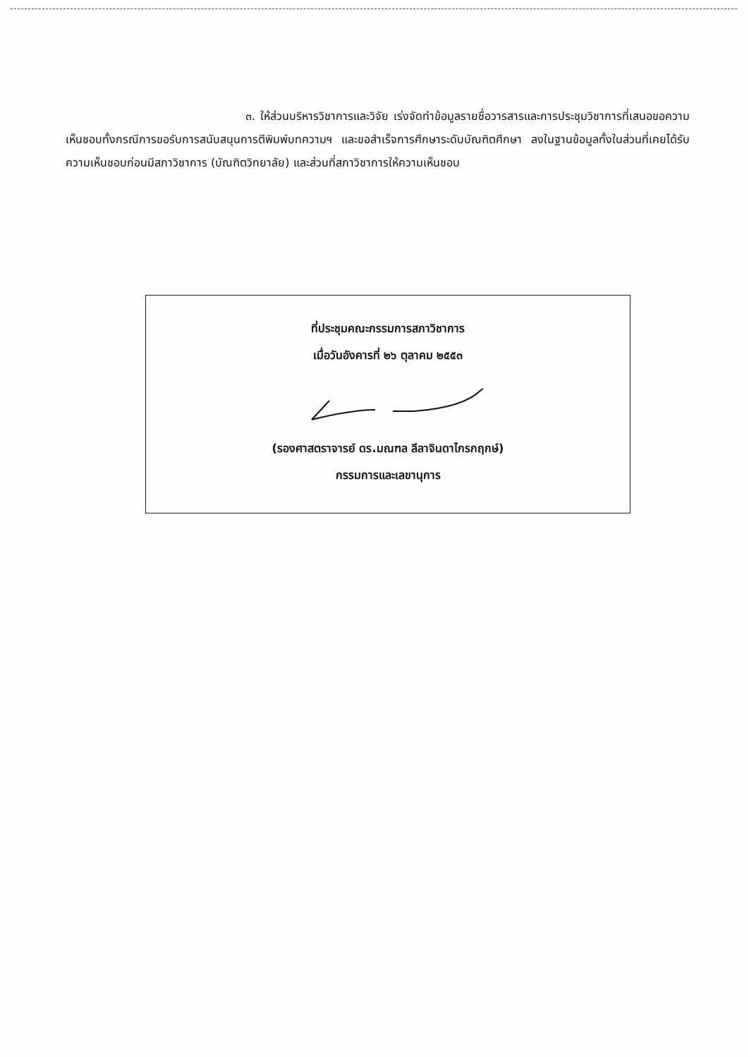๓. ให้ส่วนบริหารวิชาการและวิจัย เร่งจัดทำข้อมูลรายชื่อวารสารและการประชุมวิชาการที่เสนอขอความเห็นชอบทั้งกรณีการขอรับการสนับสนุนการตีพิมพ์บทความฯ และขอสำเร็จการศึกษาระดับบัณฑิตศึกษา ลงในฐานข้อมูลทั้งในส่วนที่เคยได้รับความเห็นชอบก่อนมีสภาวิชาการ (บัณฑิตวิทยาลัย) และส่วนที่สภาวิชาการให้ความเห็นชอบ
ที่ประชุมคณะกรรมการสภาวิชาการ
เมื่อวันอังคารที่ ๒๖ ตุลาคม ๒๕๕๓
(รองศาสตราจารย์ ดร.มณฑล ลีลาจินดาไกรกฤกษ์)
กรรมการและเลขานุการ